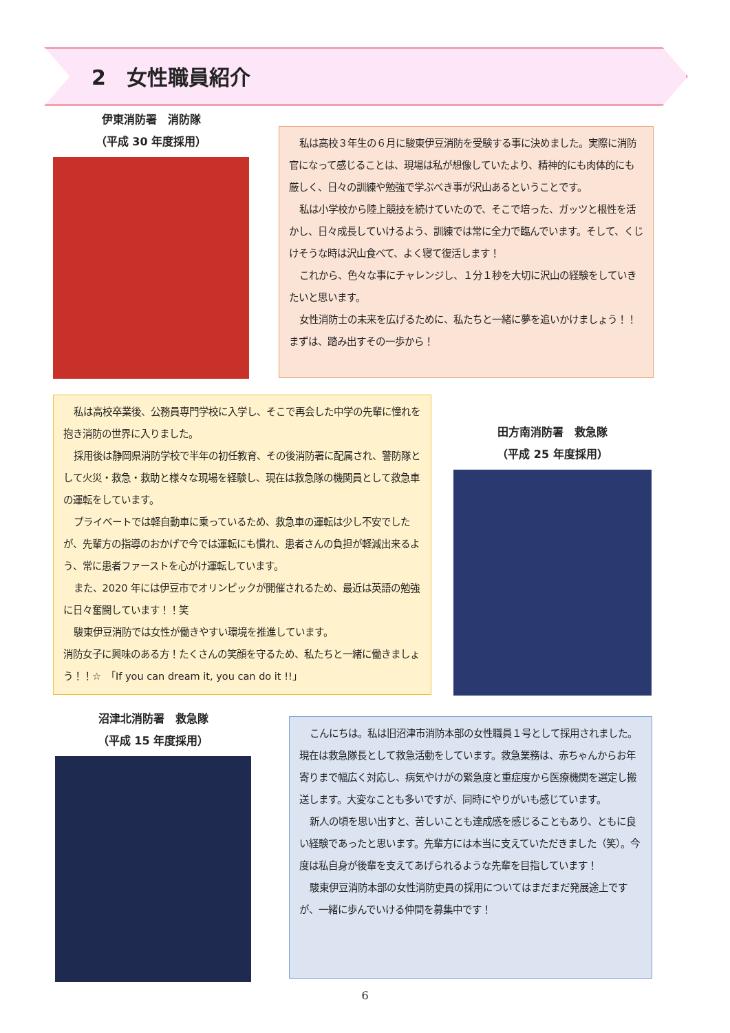2　女性職員紹介
伊東消防署　消防隊
（平成 30 年度採用）
私は高校３年生の６月に駿東伊豆消防を受験する事に決めました。実際に消防官になって感じることは、現場は私が想像していたより、精神的にも肉体的にも厳しく、日々の訓練や勉強で学ぶべき事が沢山あるということです。
私は小学校から陸上競技を続けていたので、そこで培った、ガッツと根性を活かし、日々成長していけるよう、訓練では常に全力で臨んでいます。そして、くじけそうな時は沢山食べて、よく寝て復活します！
これから、色々な事にチャレンジし、１分１秒を大切に沢山の経験をしていきたいと思います。
女性消防士の未来を広げるために、私たちと一緒に夢を追いかけましょう！！まずは、踏み出すその一歩から！
私は高校卒業後、公務員専門学校に入学し、そこで再会した中学の先輩に憧れを抱き消防の世界に入りました。
採用後は静岡県消防学校で半年の初任教育、その後消防署に配属され、警防隊として火災・救急・救助と様々な現場を経験し、現在は救急隊の機関員として救急車の運転をしています。
プライベートでは軽自動車に乗っているため、救急車の運転は少し不安でしたが、先輩方の指導のおかげで今では運転にも慣れ、患者さんの負担が軽減出来るよう、常に患者ファーストを心がけ運転しています。
また、2020 年には伊豆市でオリンピックが開催されるため、最近は英語の勉強に日々奮闘しています！！笑
駿東伊豆消防では女性が働きやすい環境を推進しています。
消防女子に興味のある方！たくさんの笑顔を守るため、私たちと一緒に働きましょう！！☆　「If you can dream it, you can do it !!」
田方南消防署　救急隊
（平成 25 年度採用）
沼津北消防署　救急隊
（平成 15 年度採用）
こんにちは。私は旧沼津市消防本部の女性職員１号として採用されました。現在は救急隊長として救急活動をしています。救急業務は、赤ちゃんからお年寄りまで幅広く対応し、病気やけがの緊急度と重症度から医療機関を選定し搬送します。大変なことも多いですが、同時にやりがいも感じています。
新人の頃を思い出すと、苦しいことも達成感を感じることもあり、ともに良い経験であったと思います。先輩方には本当に支えていただきました（笑）。今度は私自身が後輩を支えてあげられるような先輩を目指しています！
駿東伊豆消防本部の女性消防吏員の採用についてはまだまだ発展途上ですが、一緒に歩んでいける仲間を募集中です！
6